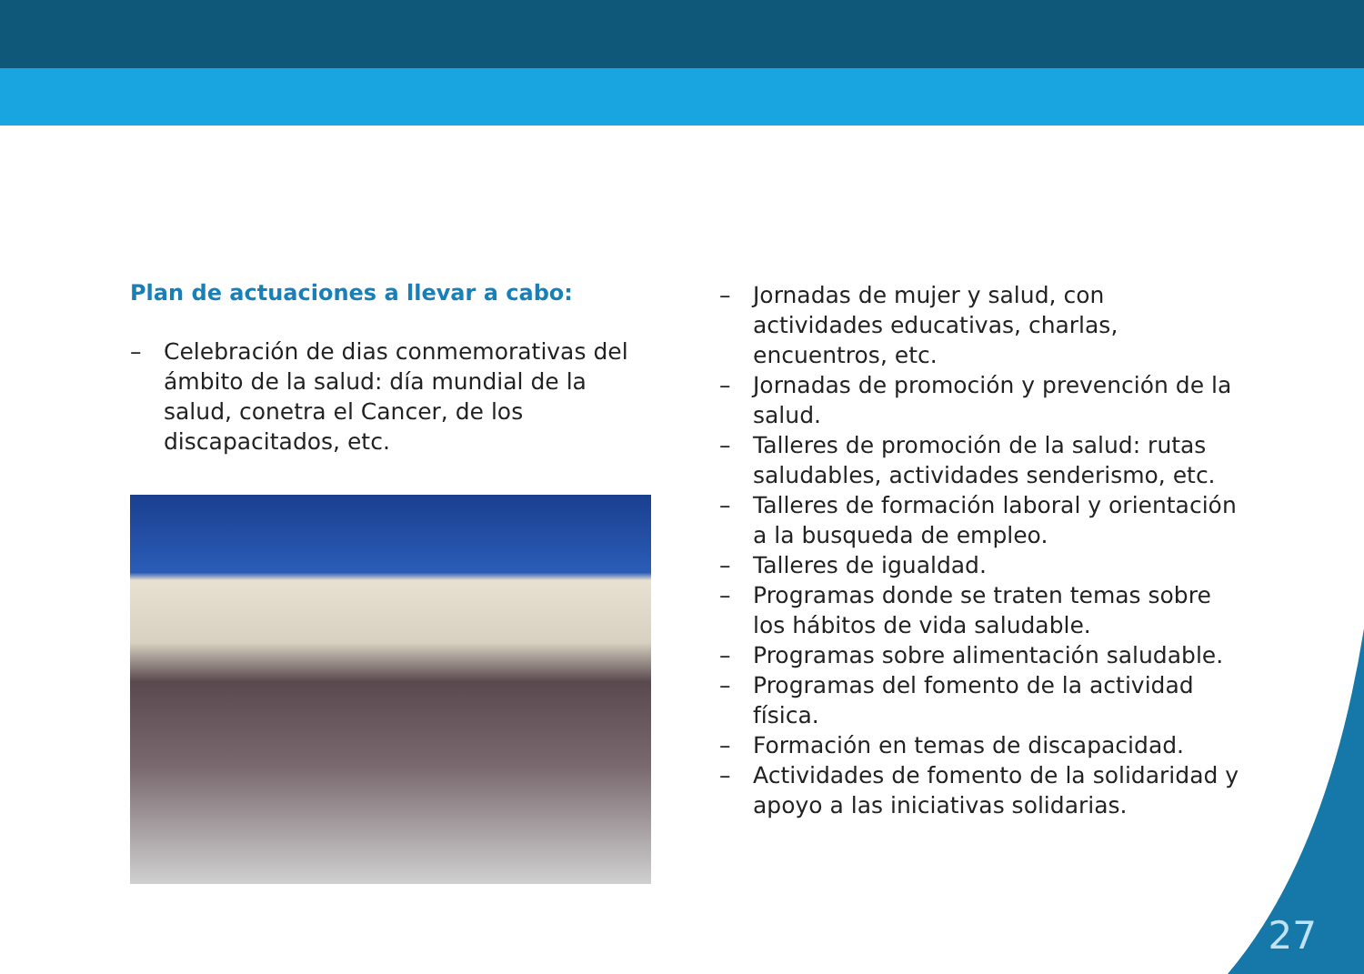Plan de actuaciones a llevar a cabo:
– Celebración de dias conmemorativas del ámbito de la salud: día mundial de la salud, conetra el Cancer, de los discapacitados, etc.
– Jornadas de mujer y salud, con actividades educativas, charlas, encuentros, etc.
– Jornadas de promoción y prevención de la salud.
– Talleres de promoción de la salud: rutas saludables, actividades senderismo, etc.
– Talleres de formación laboral y orientación a la busqueda de empleo.
– Talleres de igualdad.
– Programas donde se traten temas sobre los hábitos de vida saludable.
– Programas sobre alimentación saludable.
– Programas del fomento de la actividad física.
– Formación en temas de discapacidad.
– Actividades de fomento de la solidaridad y apoyo a las iniciativas solidarias.
27